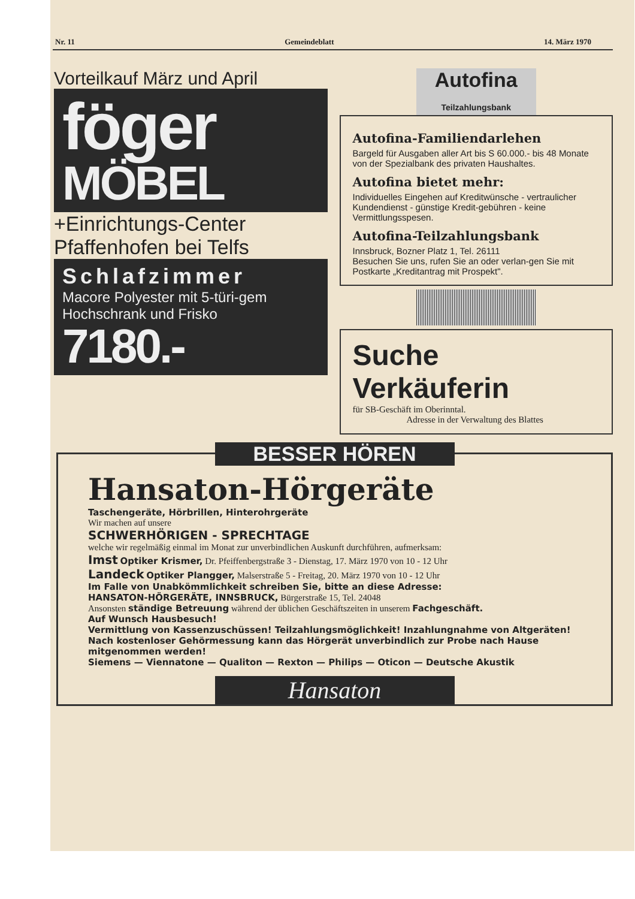Nr. 11 Gemeindeblatt 14. März 1970
Vorteilkauf März und April
föger
MÖBEL
+Einrichtungs-Center
Pfaffenhofen bei Telfs
Schlafzimmer
Macore Polyester mit 5-türi-gem Hochschrank und Frisko
7180.-
Autofina
Teilzahlungsbank
Autofina-Familiendarlehen
Bargeld für Ausgaben aller Art bis S 60.000.- bis 48 Monate von der Spezialbank des privaten Haushaltes.
Autofina bietet mehr:
Individuelles Eingehen auf Kreditwünsche - vertraulicher Kundendienst - günstige Kredit-gebühren - keine Vermittlungsspesen.
Autofina-Teilzahlungsbank
Innsbruck, Bozner Platz 1, Tel. 26111
Besuchen Sie uns, rufen Sie an oder verlan-gen Sie mit Postkarte „Kreditantrag mit Prospekt".
Suche Verkäuferin
für SB-Geschäft im Oberinntal.
Adresse in der Verwaltung des Blattes
BESSER HÖREN
Hansaton-Hörgeräte
Taschengeräte, Hörbrillen, Hinterohrgeräte
Wir machen auf unsere
SCHWERHÖRIGEN - SPRECHTAGE
welche wir regelmäßig einmal im Monat zur unverbindlichen Auskunft durchführen, aufmerksam:
Imst Optiker Krismer, Dr. Pfeiffenbergstraße 3 - Dienstag, 17. März 1970 von 10 - 12 Uhr
Landeck Optiker Plangger, Malserstraße 5 - Freitag, 20. März 1970 von 10 - 12 Uhr
Im Falle von Unabkömmlichkeit schreiben Sie, bitte an diese Adresse:
HANSATON-HÖRGERÄTE, INNSBRUCK, Bürgerstraße 15, Tel. 24048
Ansonsten ständige Betreuung während der üblichen Geschäftszeiten in unserem Fachgeschäft.
Auf Wunsch Hausbesuch!
Vermittlung von Kassenzuschüssen! Teilzahlungsmöglichkeit! Inzahlungnahme von Altgeräten! Nach kostenloser Gehörmessung kann das Hörgerät unverbindlich zur Probe nach Hause mitgenommen werden!
Siemens — Viennatone — Qualiton — Rexton — Philips — Oticon — Deutsche Akustik
Hansaton